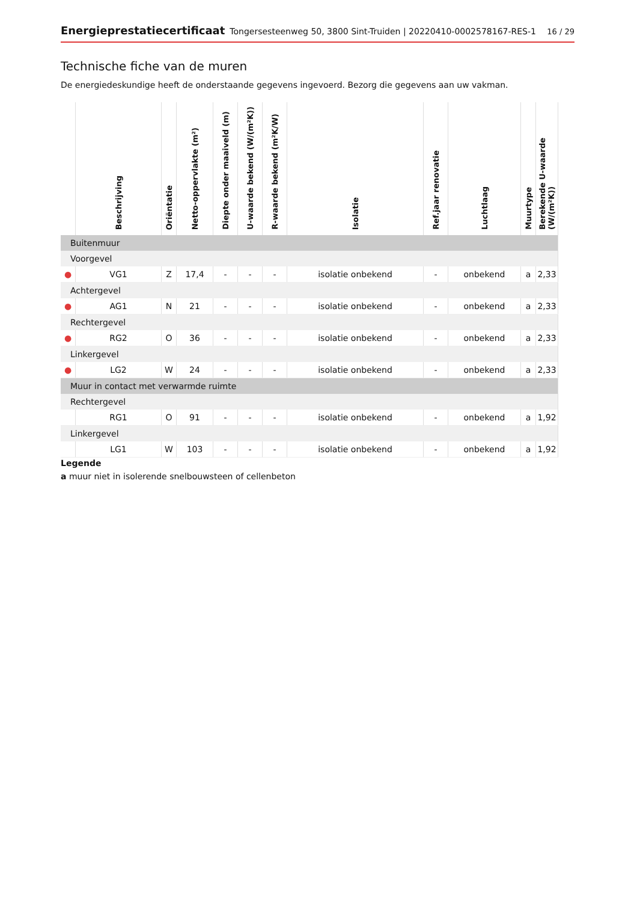Energieprestatiecertificaat Tongersesteenweg 50, 3800 Sint-Truiden | 20220410-0002578167-RES-1 16 / 29
Technische fiche van de muren
De energiedeskundige heeft de onderstaande gegevens ingevoerd. Bezorg die gegevens aan uw vakman.
| | Beschrijving | Oriëntatie | Netto-oppervlakte (m²) | Diepte onder maaiveld (m) | U-waarde bekend (W/(m²K)) | R-waarde bekend (m²K/W) | Isolatie | Ref.jaar renovatie | Luchtlaag | Muurtype | Berekende U-waarde (W/(m²K)) |
| --- | --- | --- | --- | --- | --- | --- | --- | --- | --- | --- | --- |
| Buitenmuur | | | | | | | | | | | |
| Voorgevel | | | | | | | | | | | |
| ● | VG1 | Z | 17,4 | - | - | - | isolatie onbekend | - | onbekend | a | 2,33 |
| Achtergevel | | | | | | | | | | | |
| ● | AG1 | N | 21 | - | - | - | isolatie onbekend | - | onbekend | a | 2,33 |
| Rechtergevel | | | | | | | | | | | |
| ● | RG2 | O | 36 | - | - | - | isolatie onbekend | - | onbekend | a | 2,33 |
| Linkergevel | | | | | | | | | | | |
| ● | LG2 | W | 24 | - | - | - | isolatie onbekend | - | onbekend | a | 2,33 |
| Muur in contact met verwarmde ruimte | | | | | | | | | | | |
| Rechtergevel | | | | | | | | | | | |
| | RG1 | O | 91 | - | - | - | isolatie onbekend | - | onbekend | a | 1,92 |
| Linkergevel | | | | | | | | | | | |
| | LG1 | W | 103 | - | - | - | isolatie onbekend | - | onbekend | a | 1,92 |
Legende
a muur niet in isolerende snelbouwsteen of cellenbeton